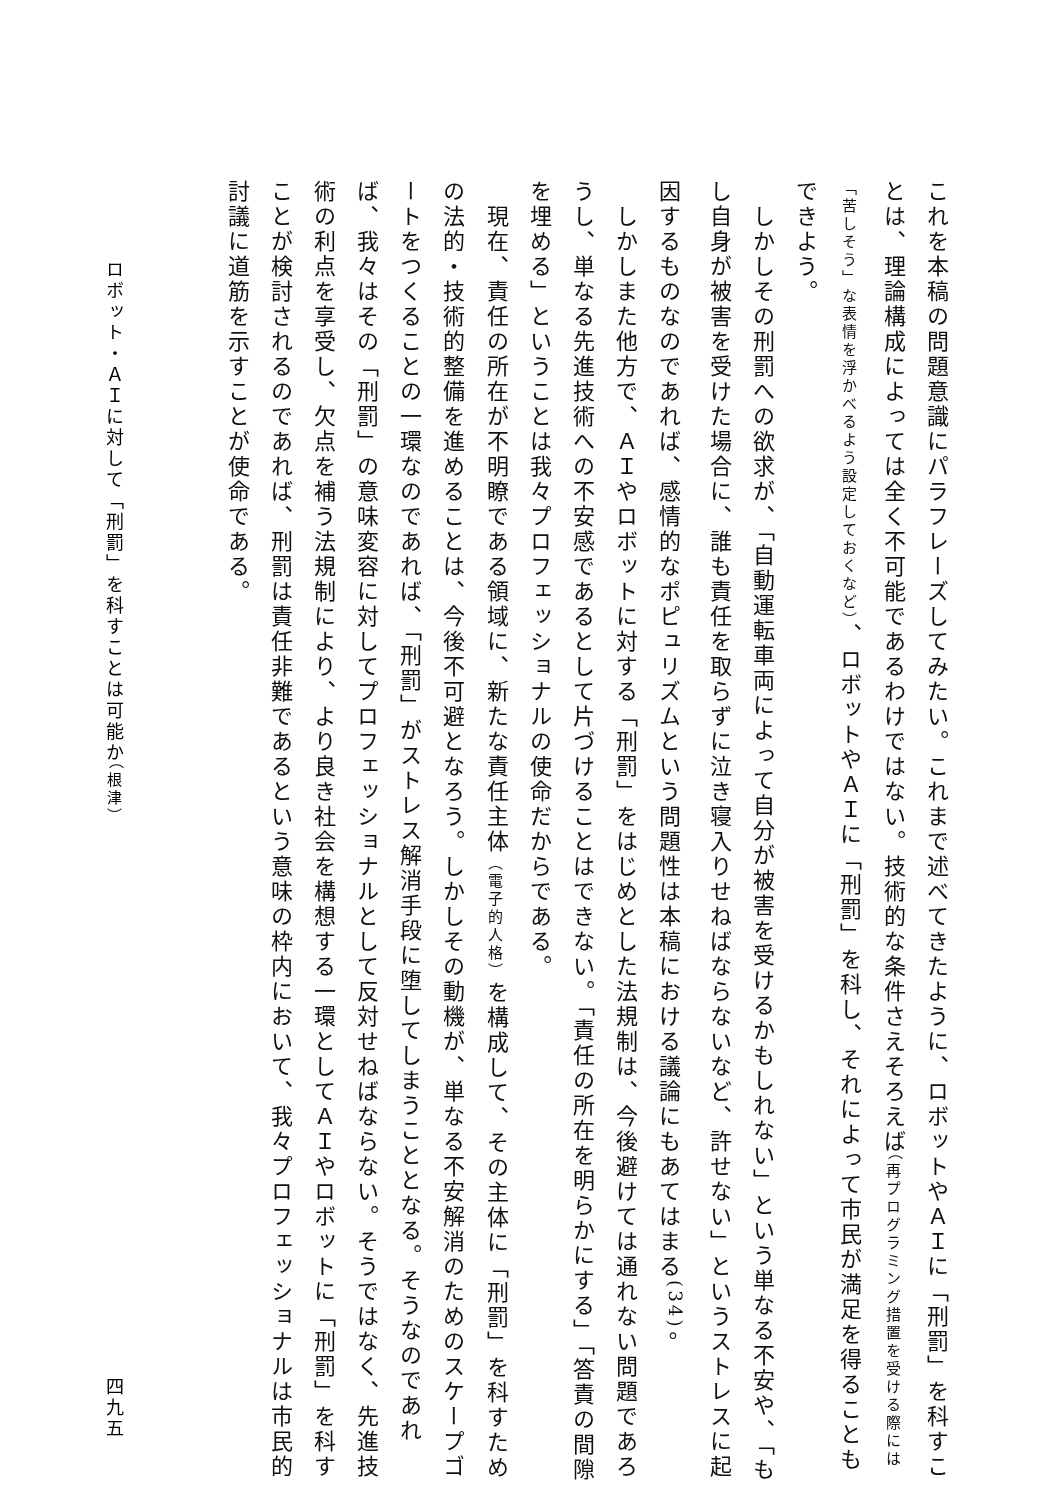これを本稿の問題意識にパラフレーズしてみたい。これまで述べてきたように、ロボットやＡＩに「刑罰」を科すことは、理論構成によっては全く不可能であるわけではない。技術的な条件さえそろえば（再プログラミング措置を受ける際には「苦しそう」な表情を浮かべるよう設定しておくなど）、ロボットやＡＩに「刑罰」を科し、それによって市民が満足を得ることもできよう。
　しかしその刑罰への欲求が、「自動運転車両によって自分が被害を受けるかもしれない」という単なる不安や、「もし自身が被害を受けた場合に、誰も責任を取らずに泣き寝入りせねばならないなど、許せない」というストレスに起因するものなのであれば、感情的なポピュリズムという問題性は本稿における議論にもあてはまる<sup>(34)</sup>。
　しかしまた他方で、ＡＩやロボットに対する「刑罰」をはじめとした法規制は、今後避けては通れない問題であろうし、単なる先進技術への不安感であるとして片づけることはできない。「責任の所在を明らかにする」「答責の間隙を埋める」ということは我々プロフェッショナルの使命だからである。
　現在、責任の所在が不明瞭である領域に、新たな責任主体（電子的人格）を構成して、その主体に「刑罰」を科すための法的・技術的整備を進めることは、今後不可避となろう。しかしその動機が、単なる不安解消のためのスケープゴートをつくることの一環なのであれば、「刑罰」がストレス解消手段に堕してしまうこととなる。そうなのであれば、我々はその「刑罰」の意味変容に対してプロフェッショナルとして反対せねばならない。そうではなく、先進技術の利点を享受し、欠点を補う法規制により、より良き社会を構想する一環としてＡＩやロボットに「刑罰」を科すことが検討されるのであれば、刑罰は責任非難であるという意味の枠内において、我々プロフェッショナルは市民的討議に道筋を示すことが使命である。
ロボット・ＡＩに対して「刑罰」を科すことは可能か（根津） 四九五